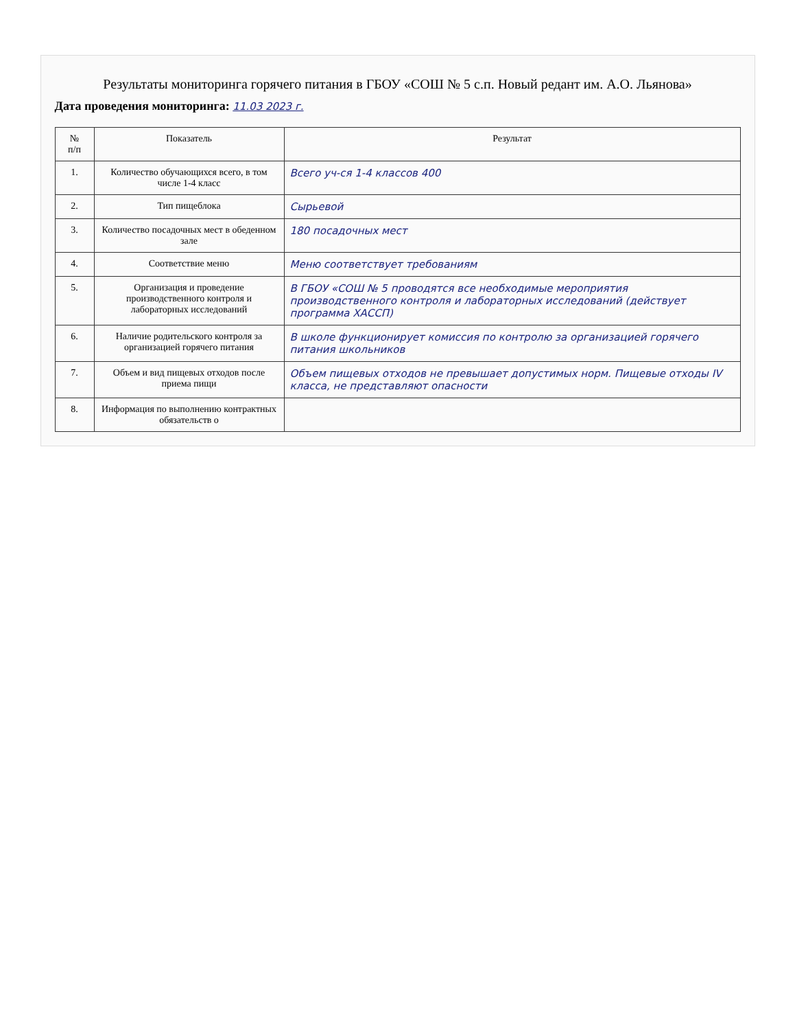Результаты мониторинга горячего питания в ГБОУ «СОШ № 5 с.п. Новый редант им. А.О. Льянова»
Дата проведения мониторинга: 11.03 2023 г.
| № п/п | Показатель | Результат |
| --- | --- | --- |
| 1. | Количество обучающихся всего, в том числе 1-4 класс | Всего уч-ся 1-4 классов 400 |
| 2. | Тип пищеблока | Сырьевой |
| 3. | Количество посадочных мест в обеденном зале | 180 посадочных мест |
| 4. | Соответствие меню | Меню соответствует требованиям |
| 5. | Организация и проведение производственного контроля и лабораторных исследований | В ГБОУ «СОШ № 5 проводятся все необходимые мероприятия производственного контроля и лабораторных исследований (действует программа ХАССП) |
| 6. | Наличие родительского контроля за организацией горячего питания | В школе функционирует комиссия по контролю за организацией горячего питания школьников |
| 7. | Объем и вид пищевых отходов после приема пищи | Объем пищевых отходов не превышает допустимых норм. Пищевые отходы IV класса, не представляют опасности |
| 8. | Информация по выполнению контрактных обязательств о | |